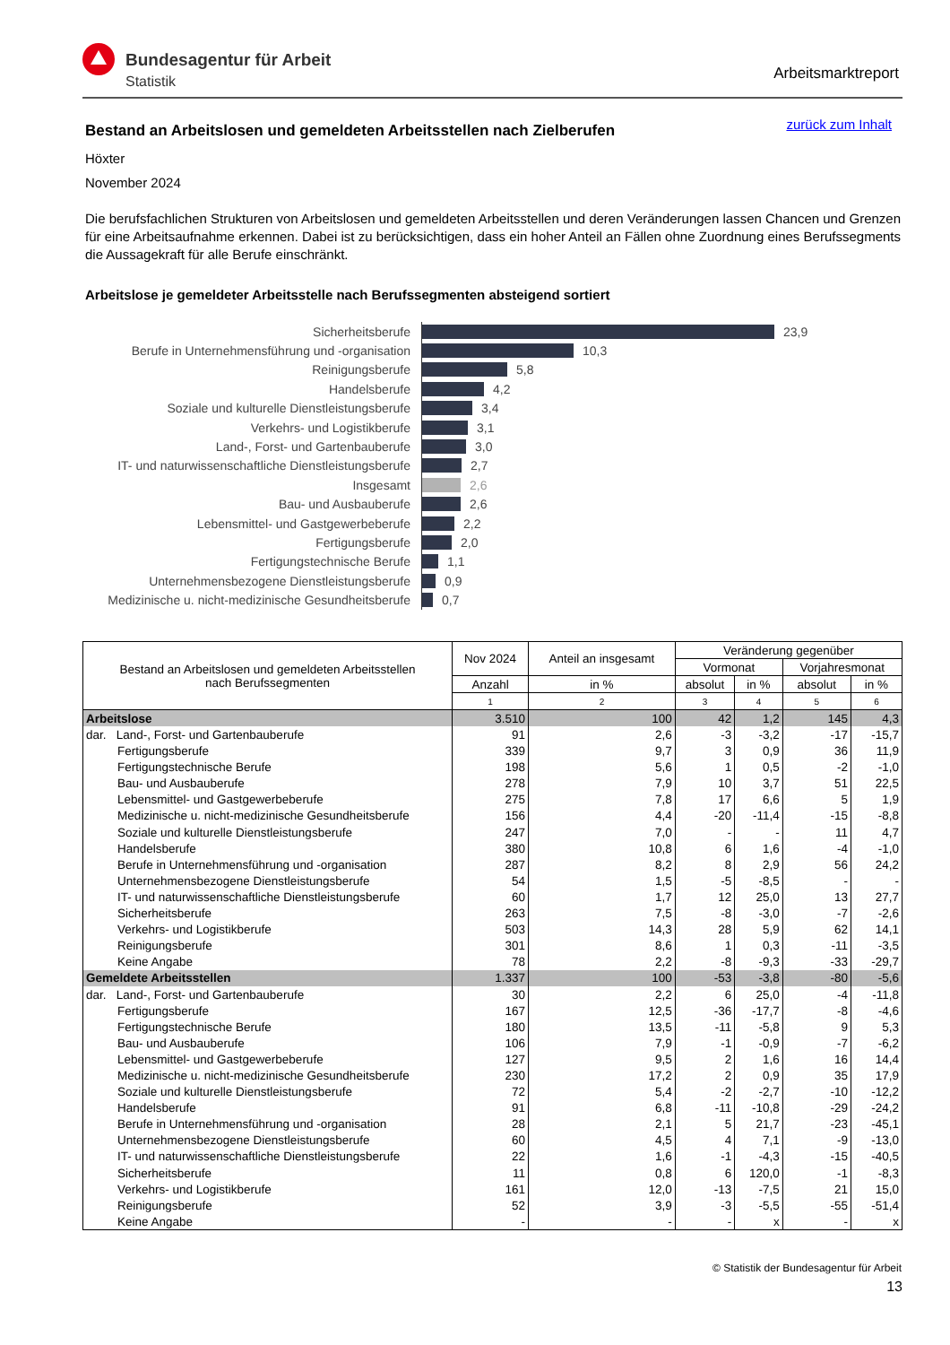Bundesagentur für Arbeit
Statistik
Arbeitsmarktreport
Bestand an Arbeitslosen und gemeldeten Arbeitsstellen nach Zielberufen
zurück zum Inhalt
Höxter
November 2024
Die berufsfachlichen Strukturen von Arbeitslosen und gemeldeten Arbeitsstellen und deren Veränderungen lassen Chancen und Grenzen für eine Arbeitsaufnahme erkennen. Dabei ist zu berücksichtigen, dass ein hoher Anteil an Fällen ohne Zuordnung eines Berufssegments die Aussagekraft für alle Berufe einschränkt.
Arbeitslose je gemeldeter Arbeitsstelle nach Berufssegmenten absteigend sortiert
Sicherheitsberufe
23,9
Berufe in Unternehmensführung und -organisation
10,3
Reinigungsberufe
5,8
Handelsberufe
4,2
Soziale und kulturelle Dienstleistungsberufe
3,4
Verkehrs- und Logistikberufe
3,1
Land-, Forst- und Gartenbauberufe
3,0
IT- und naturwissenschaftliche Dienstleistungsberufe
2,7
Insgesamt
2,6
Bau- und Ausbauberufe
2,6
Lebensmittel- und Gastgewerbeberufe
2,2
Fertigungsberufe
2,0
Fertigungstechnische Berufe
1,1
Unternehmensbezogene Dienstleistungsberufe
0,9
Medizinische u. nicht-medizinische Gesundheitsberufe
0,7
| Bestand an Arbeitslosen und gemeldeten Arbeitsstellen nach Berufssegmenten | Nov 2024 | Anteil an insgesamt | Veränderung gegenüber | | | |
| --- | --- | --- | --- | --- | --- | --- |
| | | | Vormonat | | Vorjahresmonat | |
| | Anzahl | in % | absolut | in % | absolut | in % |
| | 1 | 2 | 3 | 4 | 5 | 6 |
| Arbeitslose | 3.510 | 100 | 42 | 1,2 | 145 | 4,3 |
| dar. Land-, Forst- und Gartenbauberufe | 91 | 2,6 | -3 | -3,2 | -17 | -15,7 |
| Fertigungsberufe | 339 | 9,7 | 3 | 0,9 | 36 | 11,9 |
| Fertigungstechnische Berufe | 198 | 5,6 | 1 | 0,5 | -2 | -1,0 |
| Bau- und Ausbauberufe | 278 | 7,9 | 10 | 3,7 | 51 | 22,5 |
| Lebensmittel- und Gastgewerbeberufe | 275 | 7,8 | 17 | 6,6 | 5 | 1,9 |
| Medizinische u. nicht-medizinische Gesundheitsberufe | 156 | 4,4 | -20 | -11,4 | -15 | -8,8 |
| Soziale und kulturelle Dienstleistungsberufe | 247 | 7,0 | - | - | 11 | 4,7 |
| Handelsberufe | 380 | 10,8 | 6 | 1,6 | -4 | -1,0 |
| Berufe in Unternehmensführung und -organisation | 287 | 8,2 | 8 | 2,9 | 56 | 24,2 |
| Unternehmensbezogene Dienstleistungsberufe | 54 | 1,5 | -5 | -8,5 | - | - |
| IT- und naturwissenschaftliche Dienstleistungsberufe | 60 | 1,7 | 12 | 25,0 | 13 | 27,7 |
| Sicherheitsberufe | 263 | 7,5 | -8 | -3,0 | -7 | -2,6 |
| Verkehrs- und Logistikberufe | 503 | 14,3 | 28 | 5,9 | 62 | 14,1 |
| Reinigungsberufe | 301 | 8,6 | 1 | 0,3 | -11 | -3,5 |
| Keine Angabe | 78 | 2,2 | -8 | -9,3 | -33 | -29,7 |
| Gemeldete Arbeitsstellen | 1.337 | 100 | -53 | -3,8 | -80 | -5,6 |
| dar. Land-, Forst- und Gartenbauberufe | 30 | 2,2 | 6 | 25,0 | -4 | -11,8 |
| Fertigungsberufe | 167 | 12,5 | -36 | -17,7 | -8 | -4,6 |
| Fertigungstechnische Berufe | 180 | 13,5 | -11 | -5,8 | 9 | 5,3 |
| Bau- und Ausbauberufe | 106 | 7,9 | -1 | -0,9 | -7 | -6,2 |
| Lebensmittel- und Gastgewerbeberufe | 127 | 9,5 | 2 | 1,6 | 16 | 14,4 |
| Medizinische u. nicht-medizinische Gesundheitsberufe | 230 | 17,2 | 2 | 0,9 | 35 | 17,9 |
| Soziale und kulturelle Dienstleistungsberufe | 72 | 5,4 | -2 | -2,7 | -10 | -12,2 |
| Handelsberufe | 91 | 6,8 | -11 | -10,8 | -29 | -24,2 |
| Berufe in Unternehmensführung und -organisation | 28 | 2,1 | 5 | 21,7 | -23 | -45,1 |
| Unternehmensbezogene Dienstleistungsberufe | 60 | 4,5 | 4 | 7,1 | -9 | -13,0 |
| IT- und naturwissenschaftliche Dienstleistungsberufe | 22 | 1,6 | -1 | -4,3 | -15 | -40,5 |
| Sicherheitsberufe | 11 | 0,8 | 6 | 120,0 | -1 | -8,3 |
| Verkehrs- und Logistikberufe | 161 | 12,0 | -13 | -7,5 | 21 | 15,0 |
| Reinigungsberufe | 52 | 3,9 | -3 | -5,5 | -55 | -51,4 |
| Keine Angabe | - | - | - | x | - | x |
© Statistik der Bundesagentur für Arbeit
13